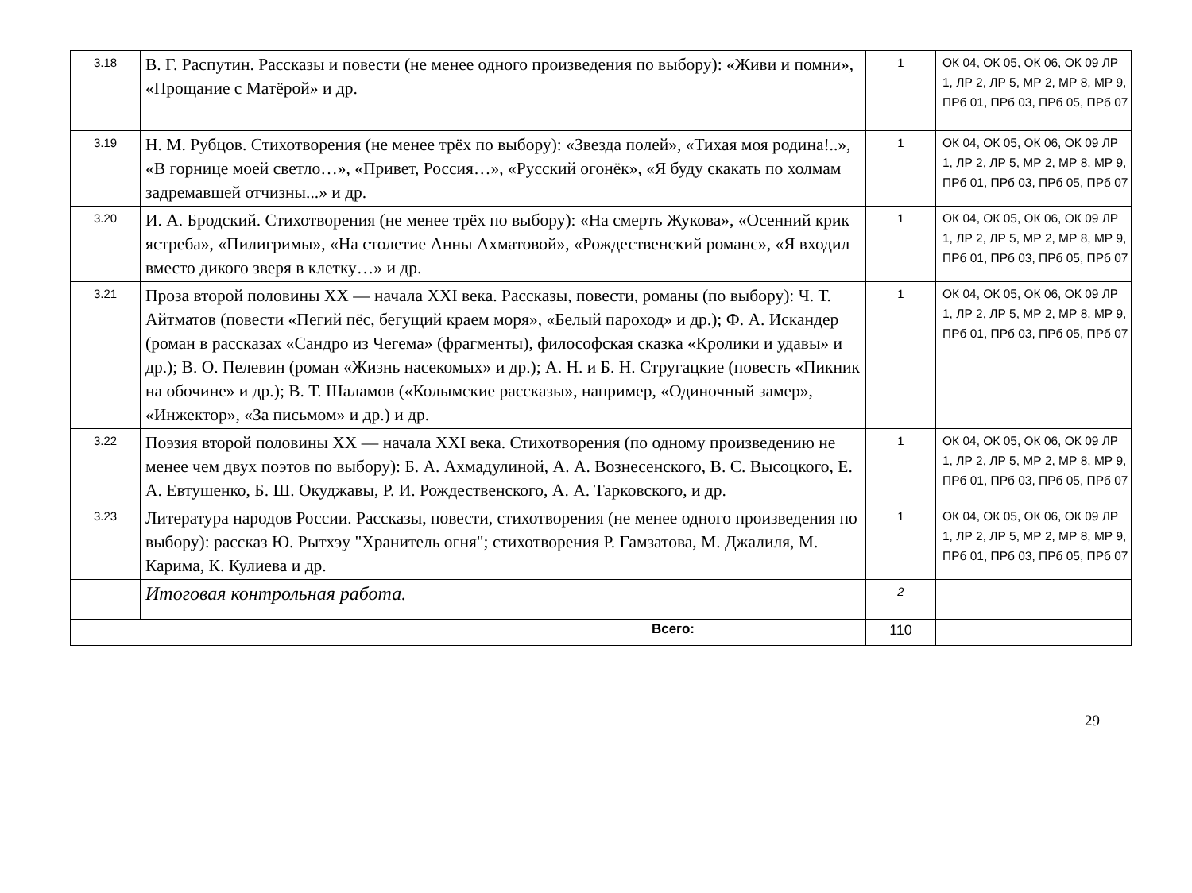| 3.18 | В. Г. Распутин. Рассказы и повести (не менее одного произведения по выбору): «Живи и помни», «Прощание с Матёрой» и др. | 1 | ОК 04, ОК 05, ОК 06, ОК 09 ЛР 1, ЛР 2, ЛР 5, МР 2, МР 8, МР 9, ПРб 01, ПРб 03, ПРб 05, ПРб 07 |
| 3.19 | Н. М. Рубцов. Стихотворения (не менее трёх по выбору): «Звезда полей», «Тихая моя родина!..», «В горнице моей светло…», «Привет, Россия…», «Русский огонёк», «Я буду скакать по холмам задремавшей отчизны...» и др. | 1 | ОК 04, ОК 05, ОК 06, ОК 09 ЛР 1, ЛР 2, ЛР 5, МР 2, МР 8, МР 9, ПРб 01, ПРб 03, ПРб 05, ПРб 07 |
| 3.20 | И. А. Бродский. Стихотворения (не менее трёх по выбору): «На смерть Жукова», «Осенний крик ястреба», «Пилигримы», «На столетие Анны Ахматовой», «Рождественский романс», «Я входил вместо дикого зверя в клетку…» и др. | 1 | ОК 04, ОК 05, ОК 06, ОК 09 ЛР 1, ЛР 2, ЛР 5, МР 2, МР 8, МР 9, ПРб 01, ПРб 03, ПРб 05, ПРб 07 |
| 3.21 | Проза второй половины XX — начала XXI века. Рассказы, повести, романы (по выбору): Ч. Т. Айтматов (повести «Пегий пёс, бегущий краем моря», «Белый пароход» и др.); Ф. А. Искандер (роман в рассказах «Сандро из Чегема» (фрагменты), философская сказка «Кролики и удавы» и др.); В. О. Пелевин (роман «Жизнь насекомых» и др.); А. Н. и Б. Н. Стругацкие (повесть «Пикник на обочине» и др.); В. Т. Шаламов («Колымские рассказы», например, «Одиночный замер», «Инжектор», «За письмом» и др.) и др. | 1 | ОК 04, ОК 05, ОК 06, ОК 09 ЛР 1, ЛР 2, ЛР 5, МР 2, МР 8, МР 9, ПРб 01, ПРб 03, ПРб 05, ПРб 07 |
| 3.22 | Поэзия второй половины XX — начала XXI века. Стихотворения (по одному произведению не менее чем двух поэтов по выбору): Б. А. Ахмадулиной, А. А. Вознесенского, В. С. Высоцкого, Е. А. Евтушенко, Б. Ш. Окуджавы, Р. И. Рождественского, А. А. Тарковского, и др. | 1 | ОК 04, ОК 05, ОК 06, ОК 09 ЛР 1, ЛР 2, ЛР 5, МР 2, МР 8, МР 9, ПРб 01, ПРб 03, ПРб 05, ПРб 07 |
| 3.23 | Литература народов России. Рассказы, повести, стихотворения (не менее одного произведения по выбору): рассказ Ю. Рытхэу "Хранитель огня"; стихотворения Р. Гамзатова, М. Джалиля, М. Карима, К. Кулиева и др. | 1 | ОК 04, ОК 05, ОК 06, ОК 09 ЛР 1, ЛР 2, ЛР 5, МР 2, МР 8, МР 9, ПРб 01, ПРб 03, ПРб 05, ПРб 07 |
| | Итоговая контрольная работа. | 2 | |
| Всего: | | 110 | |
29